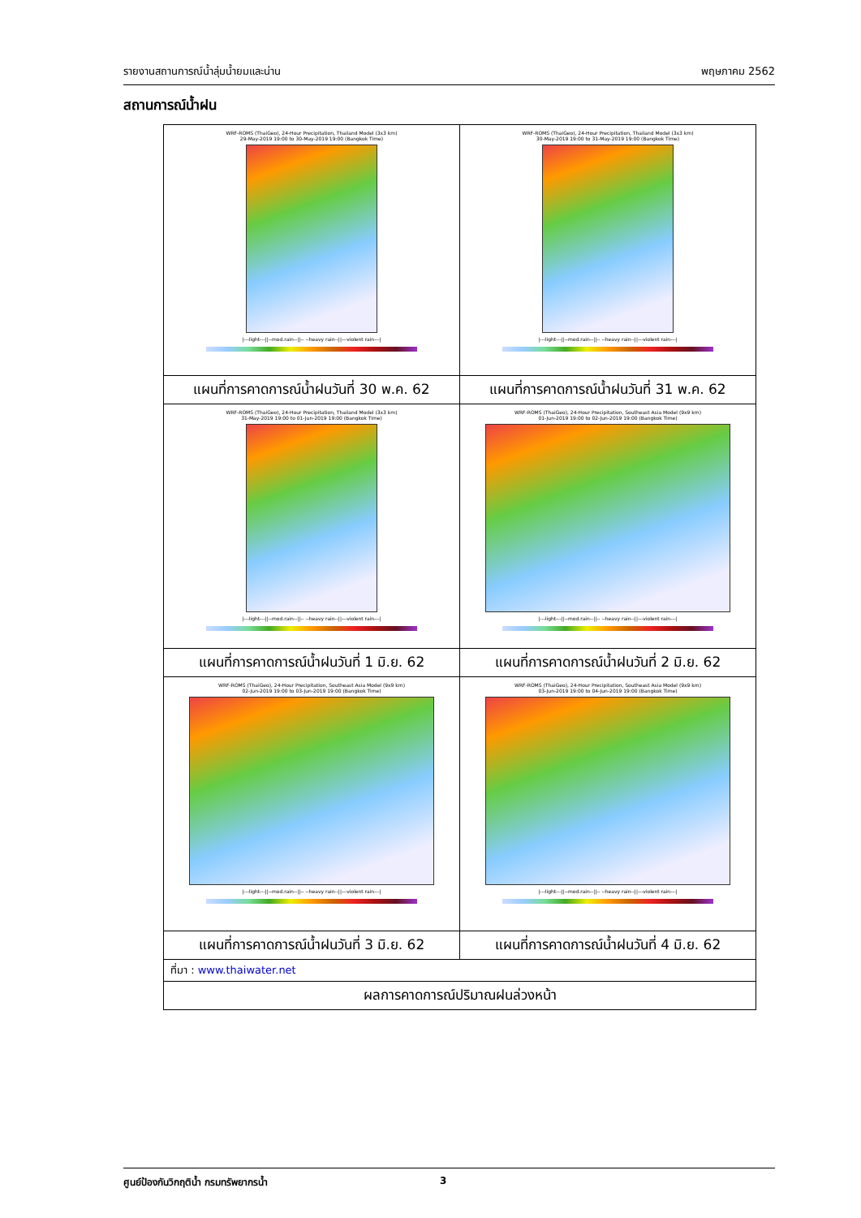รายงานสถานการณ์น้ำลุ่มน้ำยมและน่าน พฤษภาคม 2562
สถานการณ์น้ำฝน
| WRF-ROMS (ThaiGeo), 24-Hour Precipitation, Thailand Model (3x3 km) 29-May-2019 19:00 to 30-May-2019 19:00 (Bangkok Time) /---light---//--mod.rain--//-- --heavy rain--//---violent rain---/ | WRF-ROMS (ThaiGeo), 24-Hour Precipitation, Thailand Model (3x3 km) 30-May-2019 19:00 to 31-May-2019 19:00 (Bangkok Time) /---light---//--mod.rain--//-- --heavy rain--//---violent rain---/ |
| แผนที่การคาดการณ์น้ำฝนวันที่ 30 พ.ค. 62 | แผนที่การคาดการณ์น้ำฝนวันที่ 31 พ.ค. 62 |
| WRF-ROMS (ThaiGeo), 24-Hour Precipitation, Thailand Model (3x3 km) 31-May-2019 19:00 to 01-Jun-2019 19:00 (Bangkok Time) /---light---//--mod.rain--//-- --heavy rain--//---violent rain---/ | WRF-ROMS (ThaiGeo), 24-Hour Precipitation, Southeast Asia Model (9x9 km) 01-Jun-2019 19:00 to 02-Jun-2019 19:00 (Bangkok Time) /---light---//--mod.rain--//-- --heavy rain--//---violent rain---/ |
| แผนที่การคาดการณ์น้ำฝนวันที่ 1 มิ.ย. 62 | แผนที่การคาดการณ์น้ำฝนวันที่ 2 มิ.ย. 62 |
| WRF-ROMS (ThaiGeo), 24-Hour Precipitation, Southeast Asia Model (9x9 km) 02-Jun-2019 19:00 to 03-Jun-2019 19:00 (Bangkok Time) /---light---//--mod.rain--//-- --heavy rain--//---violent rain---/ | WRF-ROMS (ThaiGeo), 24-Hour Precipitation, Southeast Asia Model (9x9 km) 03-Jun-2019 19:00 to 04-Jun-2019 19:00 (Bangkok Time) /---light---//--mod.rain--//-- --heavy rain--//---violent rain---/ |
| แผนที่การคาดการณ์น้ำฝนวันที่ 3 มิ.ย. 62 | แผนที่การคาดการณ์น้ำฝนวันที่ 4 มิ.ย. 62 |
| ที่มา : www.thaiwater.net | |
| ผลการคาดการณ์ปริมาณฝนล่วงหน้า | |
ศูนย์ป้องกันวิกฤติน้ำ กรมทรัพยากรน้ำ 3